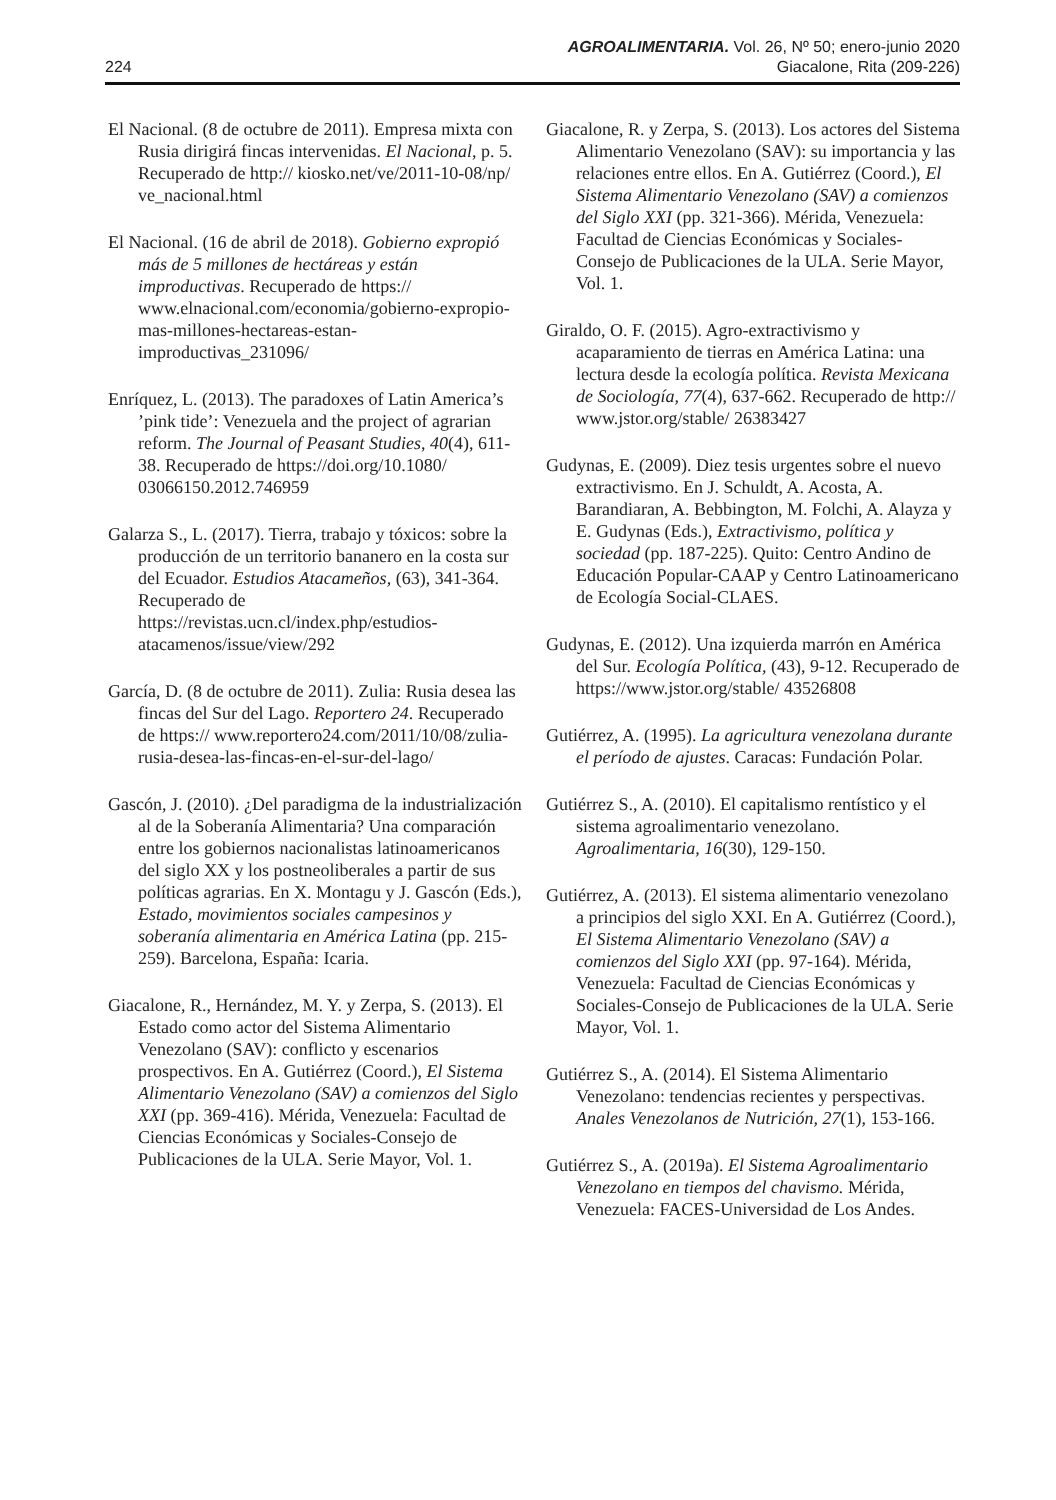AGROALIMENTARIA. Vol. 26, Nº 50; enero-junio 2020
224 Giacalone, Rita (209-226)
El Nacional. (8 de octubre de 2011). Empresa mixta con Rusia dirigirá fincas intervenidas. El Nacional, p. 5. Recuperado de http:// kiosko.net/ve/2011-10-08/np/ ve_nacional.html
El Nacional. (16 de abril de 2018). Gobierno expropió más de 5 millones de hectáreas y están improductivas. Recuperado de https:// www.elnacional.com/economia/gobierno-expropio-mas-millones-hectareas-estan-improductivas_231096/
Enríquez, L. (2013). The paradoxes of Latin America’s ’pink tide’: Venezuela and the project of agrarian reform. The Journal of Peasant Studies, 40(4), 611-38. Recuperado de https://doi.org/10.1080/ 03066150.2012.746959
Galarza S., L. (2017). Tierra, trabajo y tóxicos: sobre la producción de un territorio bananero en la costa sur del Ecuador. Estudios Atacameños, (63), 341-364. Recuperado de https://revistas.ucn.cl/index.php/estudios-atacamenos/issue/view/292
García, D. (8 de octubre de 2011). Zulia: Rusia desea las fincas del Sur del Lago. Reportero 24. Recuperado de https:// www.reportero24.com/2011/10/08/zulia-rusia-desea-las-fincas-en-el-sur-del-lago/
Gascón, J. (2010). ¿Del paradigma de la industrialización al de la Soberanía Alimentaria? Una comparación entre los gobiernos nacionalistas latinoamericanos del siglo XX y los postneoliberales a partir de sus políticas agrarias. En X. Montagu y J. Gascón (Eds.), Estado, movimientos sociales campesinos y soberanía alimentaria en América Latina (pp. 215-259). Barcelona, España: Icaria.
Giacalone, R., Hernández, M. Y. y Zerpa, S. (2013). El Estado como actor del Sistema Alimentario Venezolano (SAV): conflicto y escenarios prospectivos. En A. Gutiérrez (Coord.), El Sistema Alimentario Venezolano (SAV) a comienzos del Siglo XXI (pp. 369-416). Mérida, Venezuela: Facultad de Ciencias Económicas y Sociales-Consejo de Publicaciones de la ULA. Serie Mayor, Vol. 1.
Giacalone, R. y Zerpa, S. (2013). Los actores del Sistema Alimentario Venezolano (SAV): su importancia y las relaciones entre ellos. En A. Gutiérrez (Coord.), El Sistema Alimentario Venezolano (SAV) a comienzos del Siglo XXI (pp. 321-366). Mérida, Venezuela: Facultad de Ciencias Económicas y Sociales-Consejo de Publicaciones de la ULA. Serie Mayor, Vol. 1.
Giraldo, O. F. (2015). Agro-extractivismo y acaparamiento de tierras en América Latina: una lectura desde la ecología política. Revista Mexicana de Sociología, 77(4), 637-662. Recuperado de http:// www.jstor.org/stable/ 26383427
Gudynas, E. (2009). Diez tesis urgentes sobre el nuevo extractivismo. En J. Schuldt, A. Acosta, A. Barandiaran, A. Bebbington, M. Folchi, A. Alayza y E. Gudynas (Eds.), Extractivismo, política y sociedad (pp. 187-225). Quito: Centro Andino de Educación Popular-CAAP y Centro Latinoamericano de Ecología Social-CLAES.
Gudynas, E. (2012). Una izquierda marrón en América del Sur. Ecología Política, (43), 9-12. Recuperado de https://www.jstor.org/stable/ 43526808
Gutiérrez, A. (1995). La agricultura venezolana durante el período de ajustes. Caracas: Fundación Polar.
Gutiérrez S., A. (2010). El capitalismo rentístico y el sistema agroalimentario venezolano. Agroalimentaria, 16(30), 129-150.
Gutiérrez, A. (2013). El sistema alimentario venezolano a principios del siglo XXI. En A. Gutiérrez (Coord.), El Sistema Alimentario Venezolano (SAV) a comienzos del Siglo XXI (pp. 97-164). Mérida, Venezuela: Facultad de Ciencias Económicas y Sociales-Consejo de Publicaciones de la ULA. Serie Mayor, Vol. 1.
Gutiérrez S., A. (2014). El Sistema Alimentario Venezolano: tendencias recientes y perspectivas. Anales Venezolanos de Nutrición, 27(1), 153-166.
Gutiérrez S., A. (2019a). El Sistema Agroalimentario Venezolano en tiempos del chavismo. Mérida, Venezuela: FACES-Universidad de Los Andes.